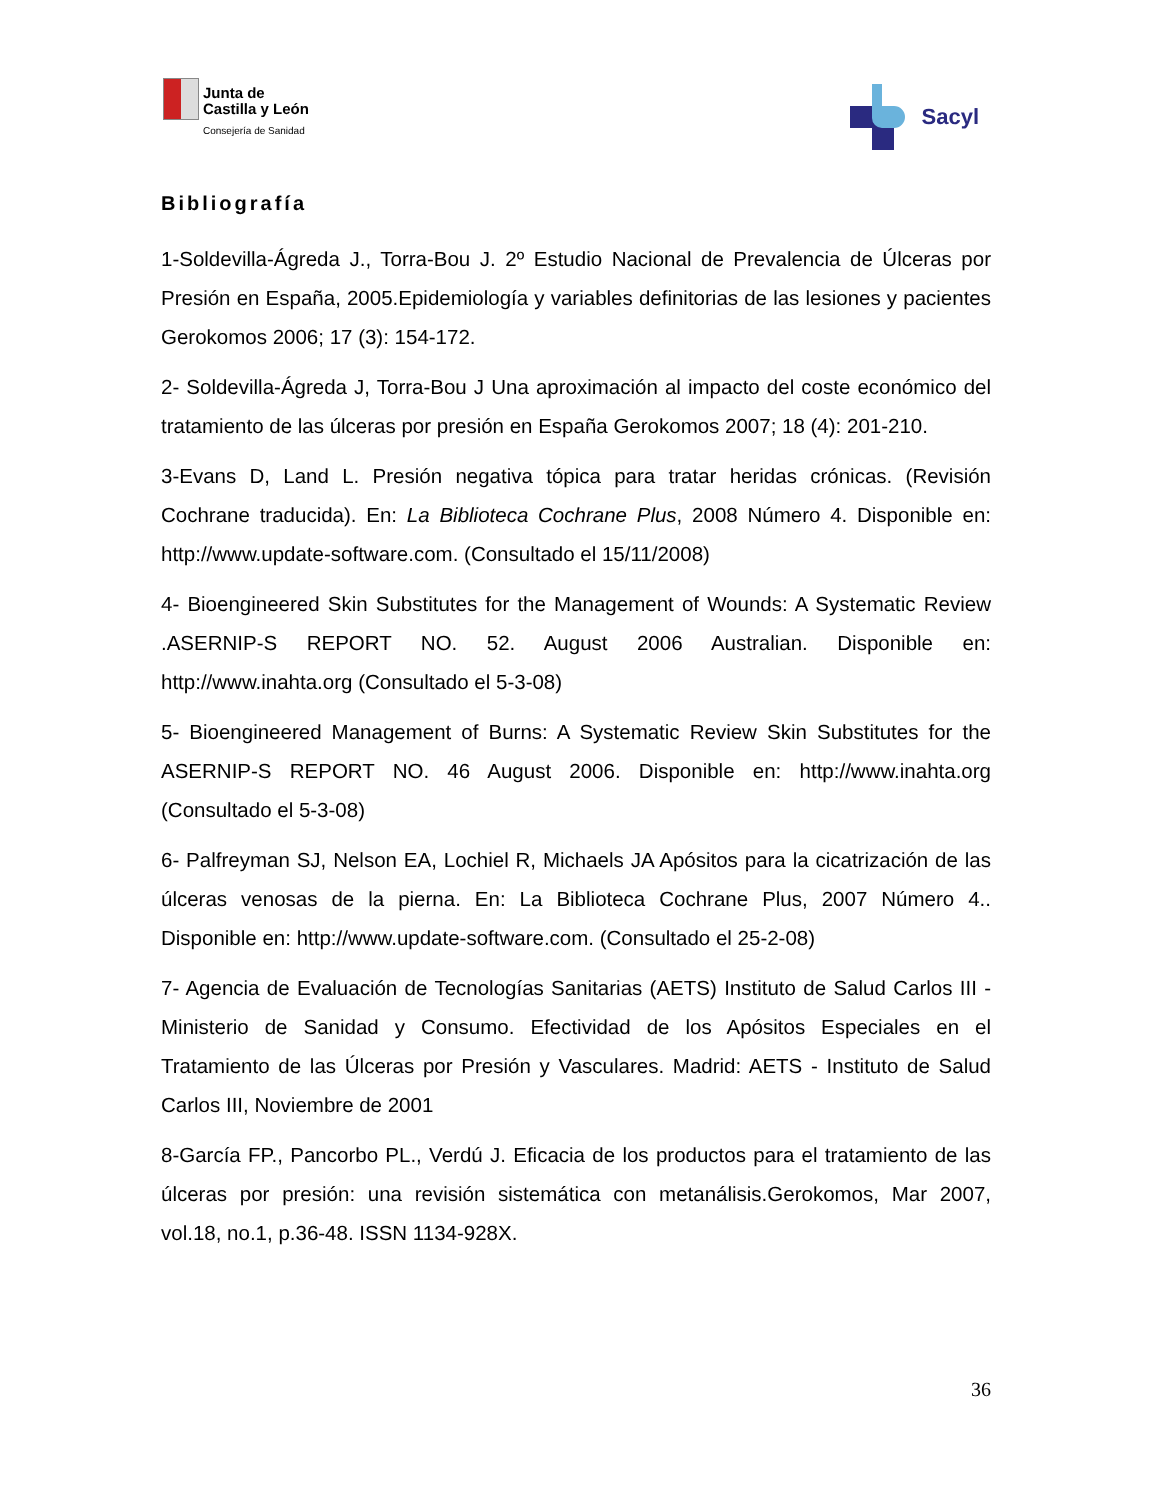Junta de
Castilla y León
Consejería de Sanidad
Sacyl
Bibliografía
1-Soldevilla-Ágreda J., Torra-Bou J. 2º Estudio Nacional de Prevalencia de Úlceras por Presión en España, 2005.Epidemiología y variables definitorias de las lesiones y pacientes Gerokomos 2006; 17 (3): 154-172.
2- Soldevilla-Ágreda J, Torra-Bou J Una aproximación al impacto del coste económico del tratamiento de las úlceras por presión en España Gerokomos 2007; 18 (4): 201-210.
3-Evans D, Land L. Presión negativa tópica para tratar heridas crónicas. (Revisión Cochrane traducida). En: La Biblioteca Cochrane Plus, 2008 Número 4. Disponible en: http://www.update-software.com. (Consultado el 15/11/2008)
4- Bioengineered Skin Substitutes for the Management of Wounds: A Systematic Review .ASERNIP-S REPORT NO. 52. August 2006 Australian. Disponible en: http://www.inahta.org (Consultado el 5-3-08)
5- Bioengineered Management of Burns: A Systematic Review Skin Substitutes for the ASERNIP-S REPORT NO. 46 August 2006. Disponible en: http://www.inahta.org (Consultado el 5-3-08)
6- Palfreyman SJ, Nelson EA, Lochiel R, Michaels JA Apósitos para la cicatrización de las úlceras venosas de la pierna. En: La Biblioteca Cochrane Plus, 2007 Número 4.. Disponible en: http://www.update-software.com. (Consultado el 25-2-08)
7- Agencia de Evaluación de Tecnologías Sanitarias (AETS) Instituto de Salud Carlos III - Ministerio de Sanidad y Consumo. Efectividad de los Apósitos Especiales en el Tratamiento de las Úlceras por Presión y Vasculares. Madrid: AETS - Instituto de Salud Carlos III, Noviembre de 2001
8-García FP., Pancorbo PL., Verdú J. Eficacia de los productos para el tratamiento de las úlceras por presión: una revisión sistemática con metanálisis.Gerokomos, Mar 2007, vol.18, no.1, p.36-48. ISSN 1134-928X.
36